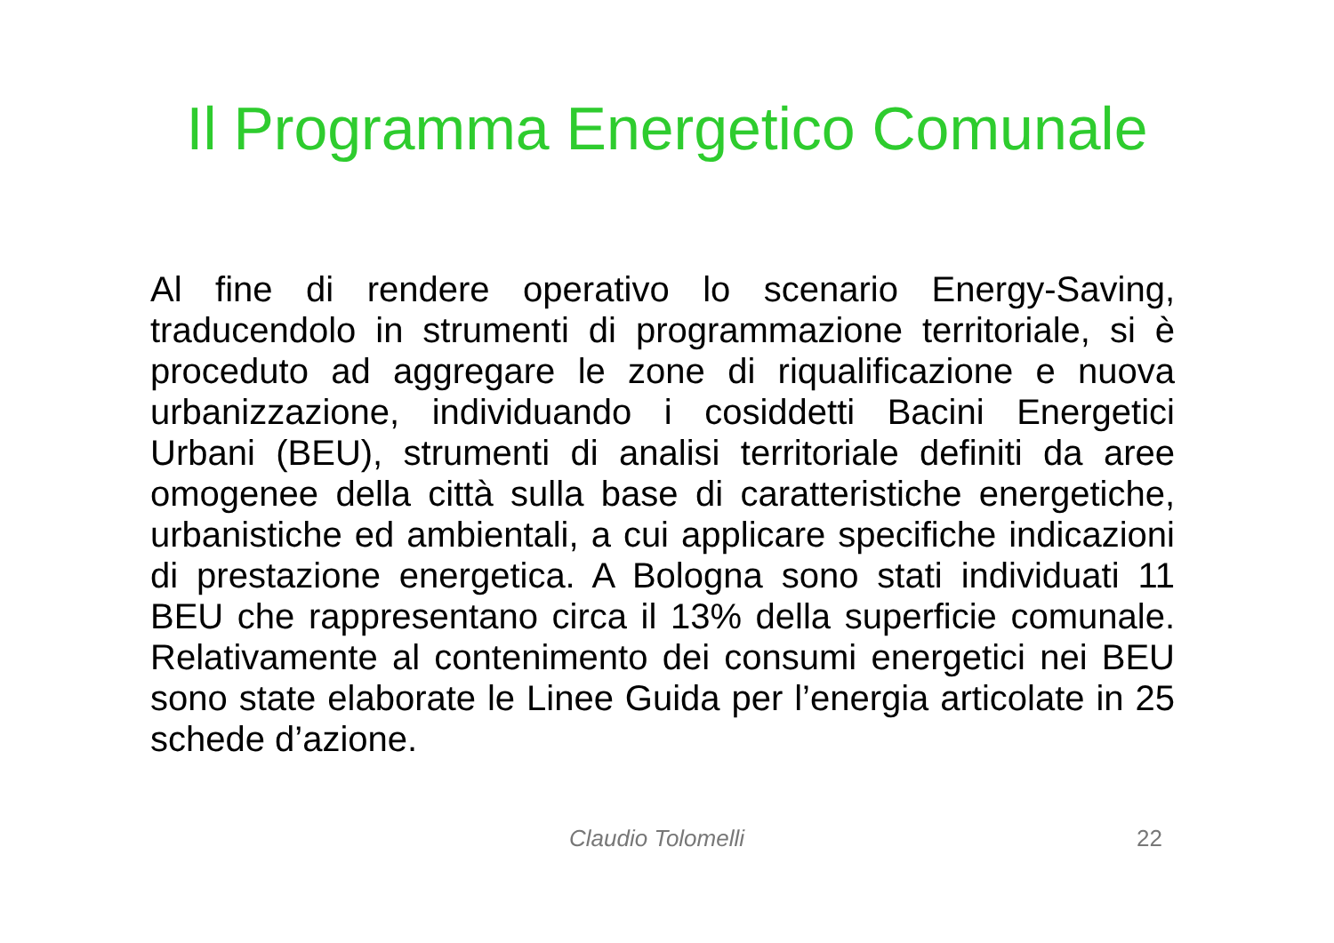Il Programma Energetico Comunale
Al fine di rendere operativo lo scenario Energy-Saving, traducendolo in strumenti di programmazione territoriale, si è proceduto ad aggregare le zone di riqualificazione e nuova urbanizzazione, individuando i cosiddetti Bacini Energetici Urbani (BEU), strumenti di analisi territoriale definiti da aree omogenee della città sulla base di caratteristiche energetiche, urbanistiche ed ambientali, a cui applicare specifiche indicazioni di prestazione energetica. A Bologna sono stati individuati 11 BEU che rappresentano circa il 13% della superficie comunale. Relativamente al contenimento dei consumi energetici nei BEU sono state elaborate le Linee Guida per l’energia articolate in 25 schede d’azione.
Claudio Tolomelli 22